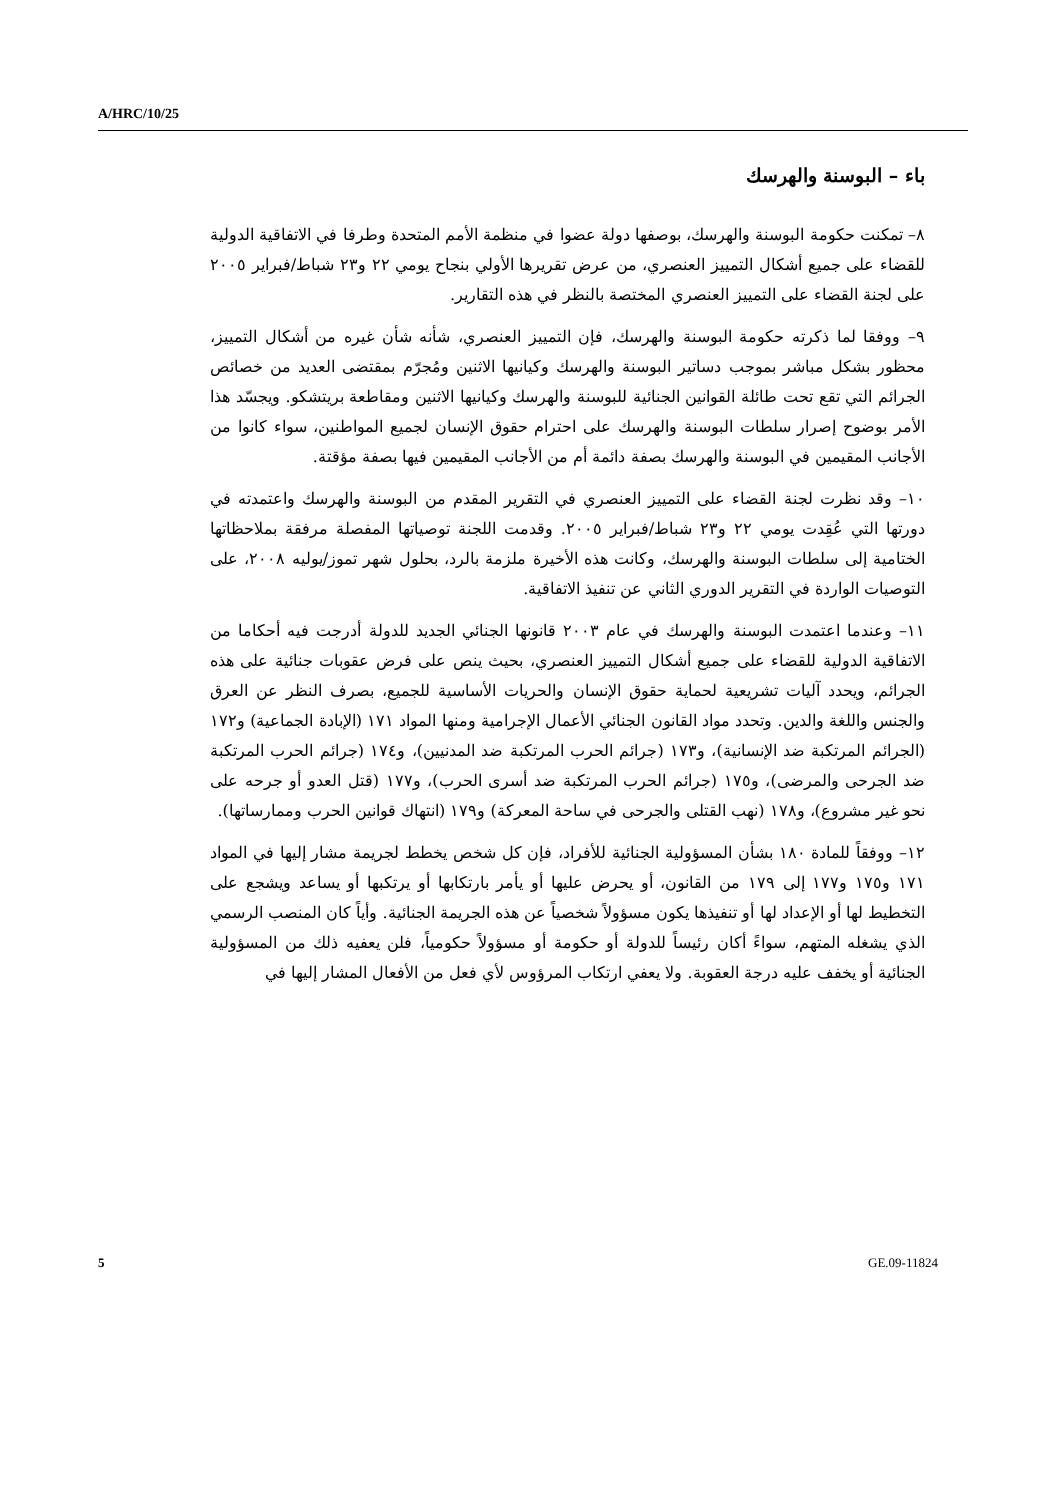A/HRC/10/25
باء – البوسنة والهرسك
٨– تمكنت حكومة البوسنة والهرسك، بوصفها دولة عضوا في منظمة الأمم المتحدة وطرفا في الاتفاقية الدولية للقضاء على جميع أشكال التمييز العنصري، من عرض تقريرها الأولي بنجاح يومي ٢٢ و٢٣ شباط/فبراير ٢٠٠٥ على لجنة القضاء على التمييز العنصري المختصة بالنظر في هذه التقارير.
٩– ووفقا لما ذكرته حكومة البوسنة والهرسك، فإن التمييز العنصري، شأنه شأن غيره من أشكال التمييز، محظور بشكل مباشر بموجب دساتير البوسنة والهرسك وكيانيها الاثنين ومُجرّم بمقتضى العديد من خصائص الجرائم التي تقع تحت طائلة القوانين الجنائية للبوسنة والهرسك وكيانيها الاثنين ومقاطعة بريتشكو. ويجسّد هذا الأمر بوضوح إصرار سلطات البوسنة والهرسك على احترام حقوق الإنسان لجميع المواطنين، سواء كانوا من الأجانب المقيمين في البوسنة والهرسك بصفة دائمة أم من الأجانب المقيمين فيها بصفة مؤقتة.
١٠– وقد نظرت لجنة القضاء على التمييز العنصري في التقرير المقدم من البوسنة والهرسك واعتمدته في دورتها التي عُقِدت يومي ٢٢ و٢٣ شباط/فبراير ٢٠٠٥. وقدمت اللجنة توصياتها المفصلة مرفقة بملاحظاتها الختامية إلى سلطات البوسنة والهرسك، وكانت هذه الأخيرة ملزمة بالرد، بحلول شهر تموز/يوليه ٢٠٠٨، على التوصيات الواردة في التقرير الدوري الثاني عن تنفيذ الاتفاقية.
١١– وعندما اعتمدت البوسنة والهرسك في عام ٢٠٠٣ قانونها الجنائي الجديد للدولة أدرجت فيه أحكاما من الاتفاقية الدولية للقضاء على جميع أشكال التمييز العنصري، بحيث ينص على فرض عقوبات جنائية على هذه الجرائم، ويحدد آليات تشريعية لحماية حقوق الإنسان والحريات الأساسية للجميع، بصرف النظر عن العرق والجنس واللغة والدين. وتحدد مواد القانون الجنائي الأعمال الإجرامية ومنها المواد ١٧١ (الإبادة الجماعية) و١٧٢ (الجرائم المرتكبة ضد الإنسانية)، و١٧٣ (جرائم الحرب المرتكبة ضد المدنيين)، و١٧٤ (جرائم الحرب المرتكبة ضد الجرحى والمرضى)، و١٧٥ (جرائم الحرب المرتكبة ضد أسرى الحرب)، و١٧٧ (قتل العدو أو جرحه على نحو غير مشروع)، و١٧٨ (نهب القتلى والجرحى في ساحة المعركة) و١٧٩ (انتهاك قوانين الحرب وممارساتها).
١٢– ووفقاً للمادة ١٨٠ بشأن المسؤولية الجنائية للأفراد، فإن كل شخص يخطط لجريمة مشار إليها في المواد ١٧١ و١٧٥ و١٧٧ إلى ١٧٩ من القانون، أو يحرض عليها أو يأمر بارتكابها أو يرتكبها أو يساعد ويشجع على التخطيط لها أو الإعداد لها أو تنفيذها يكون مسؤولاً شخصياً عن هذه الجريمة الجنائية. وأياً كان المنصب الرسمي الذي يشغله المتهم، سواءً أكان رئيساً للدولة أو حكومة أو مسؤولاً حكومياً، فلن يعفيه ذلك من المسؤولية الجنائية أو يخفف عليه درجة العقوبة. ولا يعفي ارتكاب المرؤوس لأي فعل من الأفعال المشار إليها في
5 GE.09-11824